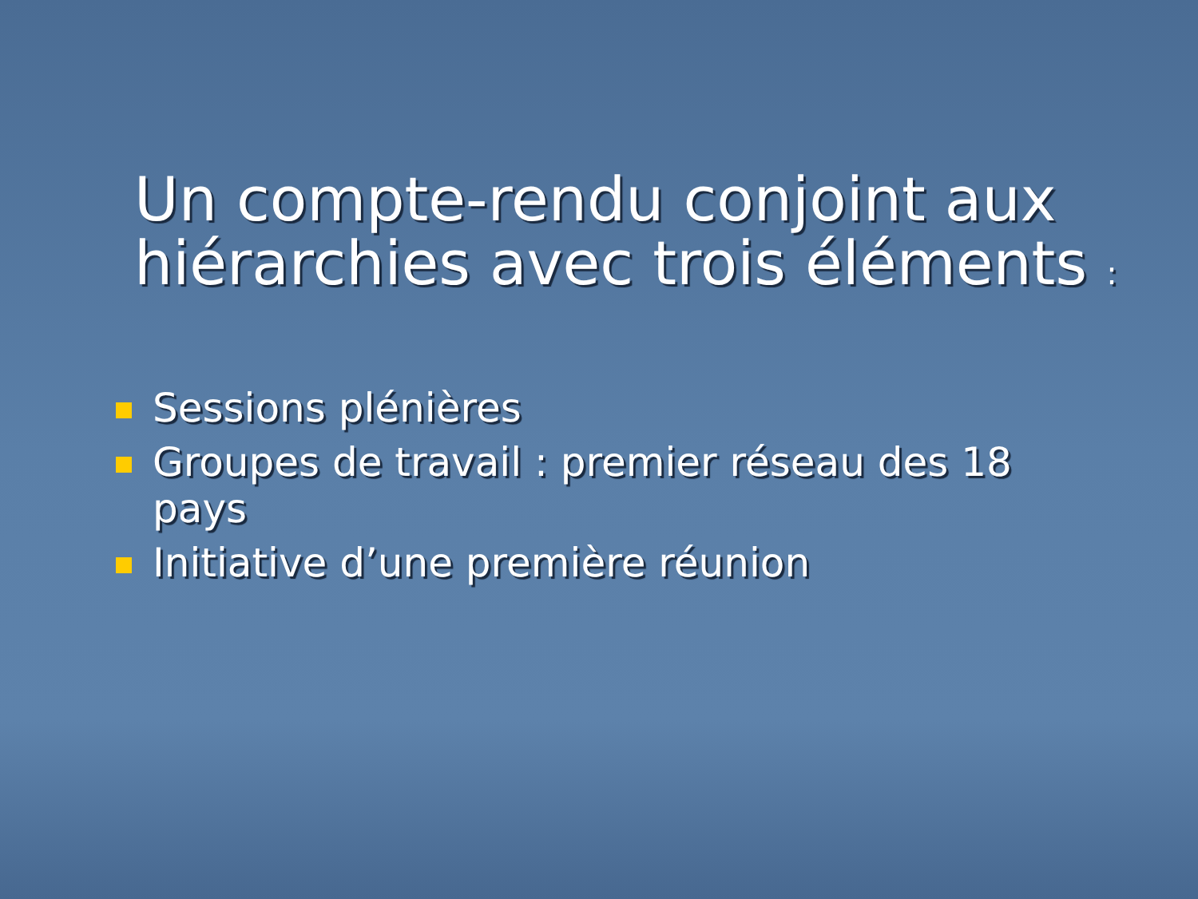Un compte-rendu conjoint aux hiérarchies avec trois éléments :
Sessions plénières
Groupes de travail : premier réseau des 18 pays
Initiative d’une première réunion